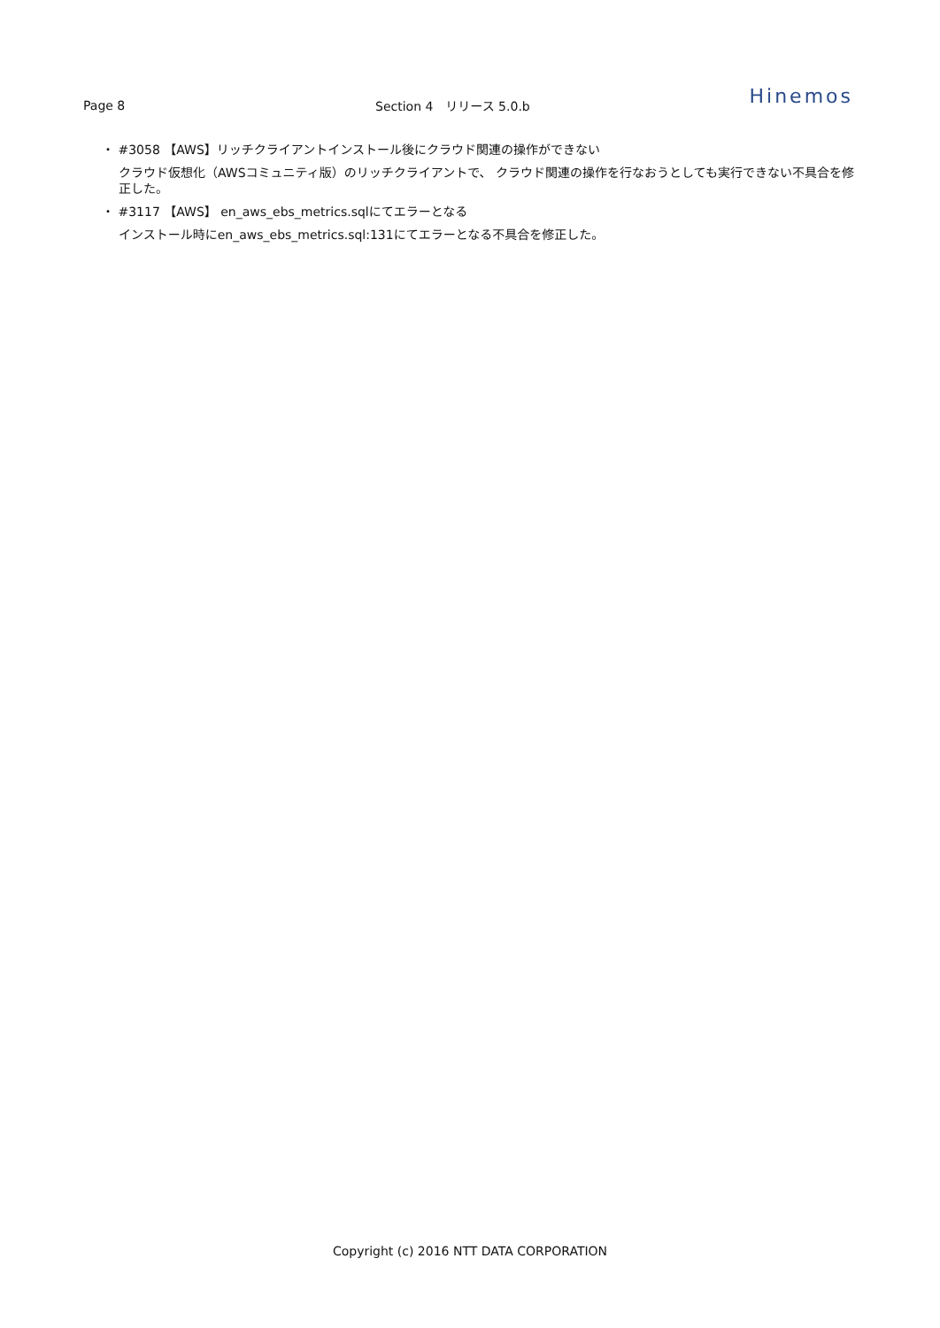Page 8 Section 4　リリース 5.0.b
Hinemos
・ #3058 【AWS】リッチクライアントインストール後にクラウド関連の操作ができない
クラウド仮想化（AWSコミュニティ版）のリッチクライアントで、 クラウド関連の操作を行なおうとしても実行できない不具合を修正した。
・ #3117 【AWS】 en_aws_ebs_metrics.sqlにてエラーとなる
インストール時にen_aws_ebs_metrics.sql:131にてエラーとなる不具合を修正した。
Copyright (c) 2016 NTT DATA CORPORATION